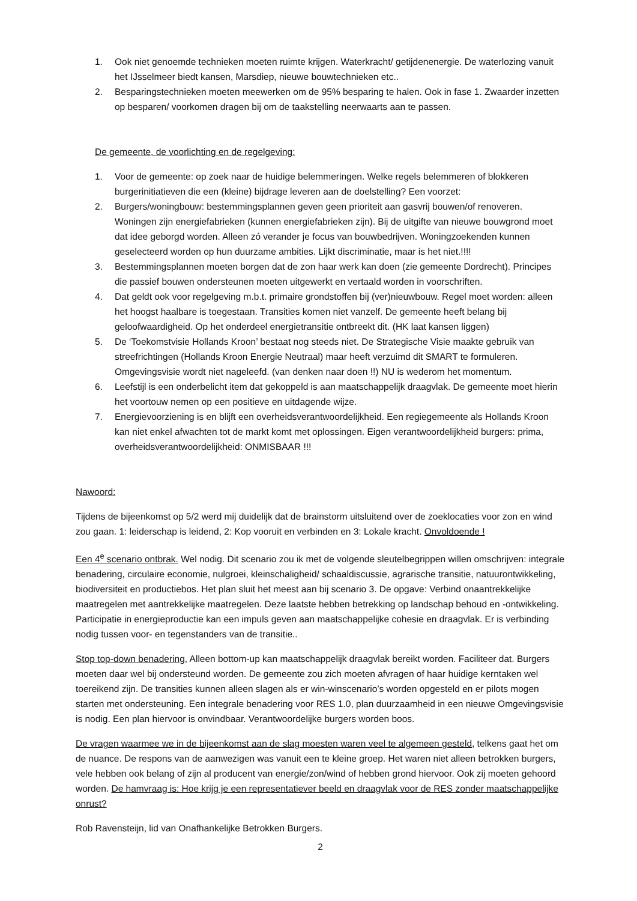1. Ook niet genoemde technieken moeten ruimte krijgen. Waterkracht/ getijdenenergie. De waterlozing vanuit het IJsselmeer biedt kansen, Marsdiep, nieuwe bouwtechnieken etc..
2. Besparingstechnieken moeten meewerken om de 95% besparing te halen. Ook in fase 1. Zwaarder inzetten op besparen/ voorkomen dragen bij om de taakstelling neerwaarts aan te passen.
De gemeente, de voorlichting en de regelgeving:
1. Voor de gemeente: op zoek naar de huidige belemmeringen. Welke regels belemmeren of blokkeren burgerinitiatieven die een (kleine) bijdrage leveren aan de doelstelling? Een voorzet:
2. Burgers/woningbouw: bestemmingsplannen geven geen prioriteit aan gasvrij bouwen/of renoveren. Woningen zijn energiefabrieken (kunnen energiefabrieken zijn). Bij de uitgifte van nieuwe bouwgrond moet dat idee geborgd worden. Alleen zó verander je focus van bouwbedrijven. Woningzoekenden kunnen geselecteerd worden op hun duurzame ambities. Lijkt discriminatie, maar is het niet.!!!!
3. Bestemmingsplannen moeten borgen dat de zon haar werk kan doen (zie gemeente Dordrecht). Principes die passief bouwen ondersteunen moeten uitgewerkt en vertaald worden in voorschriften.
4. Dat geldt ook voor regelgeving m.b.t. primaire grondstoffen bij (ver)nieuwbouw. Regel moet worden: alleen het hoogst haalbare is toegestaan. Transities komen niet vanzelf. De gemeente heeft belang bij geloofwaardigheid. Op het onderdeel energietransitie ontbreekt dit. (HK laat kansen liggen)
5. De ‘Toekomstvisie Hollands Kroon’ bestaat nog steeds niet. De Strategische Visie maakte gebruik van streefrichtingen (Hollands Kroon Energie Neutraal) maar heeft verzuimd dit SMART te formuleren. Omgevingsvisie wordt niet nageleefd. (van denken naar doen !!) NU is wederom het momentum.
6. Leefstijl is een onderbelicht item dat gekoppeld is aan maatschappelijk draagvlak. De gemeente moet hierin het voortouw nemen op een positieve en uitdagende wijze.
7. Energievoorziening is en blijft een overheidsverantwoordelijkheid. Een regiegemeente als Hollands Kroon kan niet enkel afwachten tot de markt komt met oplossingen. Eigen verantwoordelijkheid burgers: prima, overheidsverantwoordelijkheid: ONMISBAAR !!!
Nawoord:
Tijdens de bijeenkomst op 5/2 werd mij duidelijk dat de brainstorm uitsluitend over de zoeklocaties voor zon en wind zou gaan. 1: leiderschap is leidend, 2: Kop vooruit en verbinden en 3: Lokale kracht. Onvoldoende !
Een 4<sup>e</sup> scenario ontbrak. Wel nodig. Dit scenario zou ik met de volgende sleutelbegrippen willen omschrijven: integrale benadering, circulaire economie, nulgroei, kleinschaligheid/ schaaldiscussie, agrarische transitie, natuurontwikkeling, biodiversiteit en productiebos. Het plan sluit het meest aan bij scenario 3. De opgave: Verbind onaantrekkelijke maatregelen met aantrekkelijke maatregelen. Deze laatste hebben betrekking op landschap behoud en -ontwikkeling. Participatie in energieproductie kan een impuls geven aan maatschappelijke cohesie en draagvlak. Er is verbinding nodig tussen voor- en tegenstanders van de transitie..
Stop top-down benadering, Alleen bottom-up kan maatschappelijk draagvlak bereikt worden. Faciliteer dat. Burgers moeten daar wel bij ondersteund worden. De gemeente zou zich moeten afvragen of haar huidige kerntaken wel toereikend zijn. De transities kunnen alleen slagen als er win-winscenario’s worden opgesteld en er pilots mogen starten met ondersteuning. Een integrale benadering voor RES 1.0, plan duurzaamheid in een nieuwe Omgevingsvisie is nodig. Een plan hiervoor is onvindbaar. Verantwoordelijke burgers worden boos.
De vragen waarmee we in de bijeenkomst aan de slag moesten waren veel te algemeen gesteld, telkens gaat het om de nuance. De respons van de aanwezigen was vanuit een te kleine groep. Het waren niet alleen betrokken burgers, vele hebben ook belang of zijn al producent van energie/zon/wind of hebben grond hiervoor. Ook zij moeten gehoord worden. De hamvraag is: Hoe krijg je een representatiever beeld en draagvlak voor de RES zonder maatschappelijke onrust?
Rob Ravensteijn, lid van Onafhankelijke Betrokken Burgers.
2